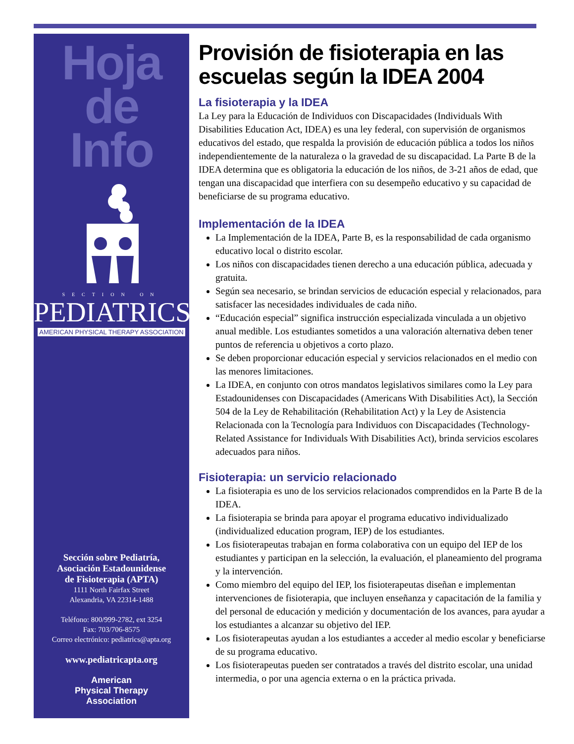Hoja
de
Info
SECTION ON
PEDIATRICS
AMERICAN PHYSICAL THERAPY ASSOCIATION
Sección sobre Pediatría,
Asociación Estadounidense
de Fisioterapia (APTA)
1111 North Fairfax Street
Alexandria, VA 22314-1488
Teléfono: 800/999-2782, ext 3254
Fax: 703/706-8575
Correo electrónico: pediatrics@apta.org
www.pediatricapta.org
American
Physical Therapy
Association
Provisión de fisioterapia en las escuelas según la IDEA 2004
La fisioterapia y la IDEA
La Ley para la Educación de Individuos con Discapacidades (Individuals With Disabilities Education Act, IDEA) es una ley federal, con supervisión de organismos educativos del estado, que respalda la provisión de educación pública a todos los niños independientemente de la naturaleza o la gravedad de su discapacidad. La Parte B de la IDEA determina que es obligatoria la educación de los niños, de 3-21 años de edad, que tengan una discapacidad que interfiera con su desempeño educativo y su capacidad de beneficiarse de su programa educativo.
Implementación de la IDEA
La Implementación de la IDEA, Parte B, es la responsabilidad de cada organismo educativo local o distrito escolar.
Los niños con discapacidades tienen derecho a una educación pública, adecuada y gratuita.
Según sea necesario, se brindan servicios de educación especial y relacionados, para satisfacer las necesidades individuales de cada niño.
“Educación especial” significa instrucción especializada vinculada a un objetivo anual medible. Los estudiantes sometidos a una valoración alternativa deben tener puntos de referencia u objetivos a corto plazo.
Se deben proporcionar educación especial y servicios relacionados en el medio con las menores limitaciones.
La IDEA, en conjunto con otros mandatos legislativos similares como la Ley para Estadounidenses con Discapacidades (Americans With Disabilities Act), la Sección 504 de la Ley de Rehabilitación (Rehabilitation Act) y la Ley de Asistencia Relacionada con la Tecnología para Individuos con Discapacidades (Technology-Related Assistance for Individuals With Disabilities Act), brinda servicios escolares adecuados para niños.
Fisioterapia: un servicio relacionado
La fisioterapia es uno de los servicios relacionados comprendidos en la Parte B de la IDEA.
La fisioterapia se brinda para apoyar el programa educativo individualizado (individualized education program, IEP) de los estudiantes.
Los fisioterapeutas trabajan en forma colaborativa con un equipo del IEP de los estudiantes y participan en la selección, la evaluación, el planeamiento del programa y la intervención.
Como miembro del equipo del IEP, los fisioterapeutas diseñan e implementan intervenciones de fisioterapia, que incluyen enseñanza y capacitación de la familia y del personal de educación y medición y documentación de los avances, para ayudar a los estudiantes a alcanzar su objetivo del IEP.
Los fisioterapeutas ayudan a los estudiantes a acceder al medio escolar y beneficiarse de su programa educativo.
Los fisioterapeutas pueden ser contratados a través del distrito escolar, una unidad intermedia, o por una agencia externa o en la práctica privada.